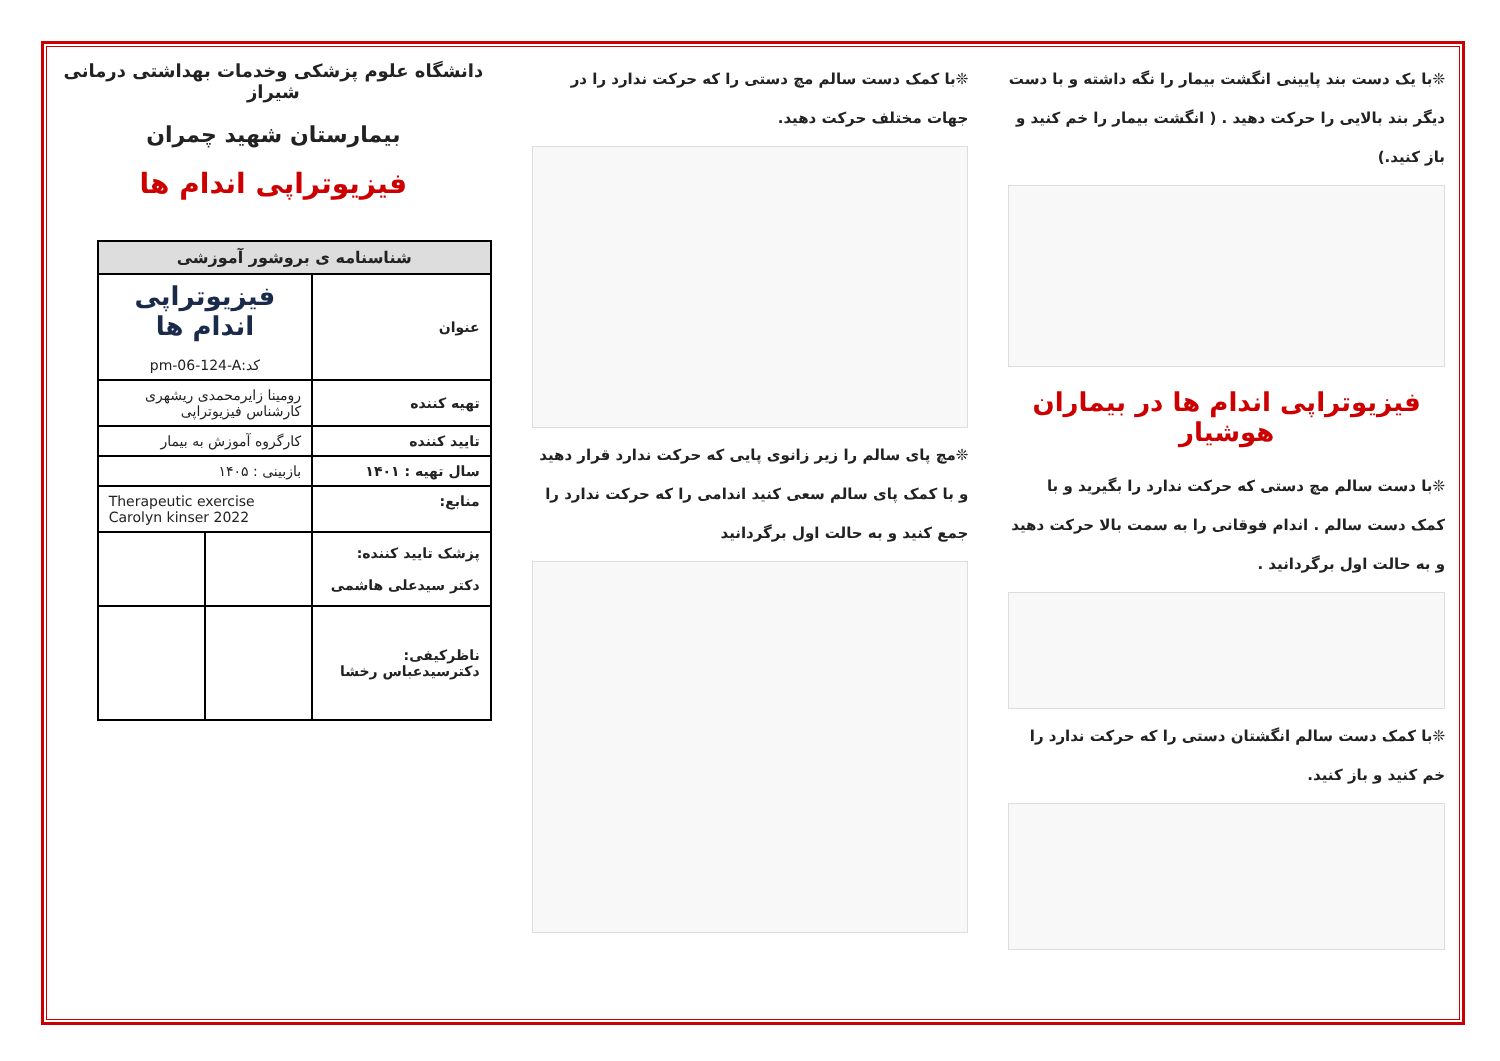❊با یک دست بند پایینی انگشت بیمار را نگه داشته و با دست دیگر بند بالایی را حرکت دهید . ( انگشت بیمار را خم کنید و باز کنید.)
فیزیوتراپی اندام ها در بیماران هوشیار
❊با دست سالم مچ دستی که حرکت ندارد را بگیرید و با کمک دست سالم . اندام فوقانی را به سمت بالا حرکت دهید و به حالت اول برگردانید .
❊با کمک دست سالم انگشتان دستی را که حرکت ندارد را خم کنید و باز کنید.
❊با کمک دست سالم مچ دستی را که حرکت ندارد را در جهات مختلف حرکت دهید.
❊مچ پای سالم را زیر زانوی پایی که حرکت ندارد قرار دهید و با کمک پای سالم سعی کنید اندامی را که حرکت ندارد را جمع کنید و به حالت اول برگردانید
دانشگاه علوم پزشکی وخدمات بهداشتی درمانی شیراز
بیمارستان شهید چمران
فیزیوتراپی اندام ها
| شناسنامه ی بروشور آموزشی | | |
| --- | --- | --- |
| عنوان | فیزیوتراپی اندام ها کد:pm-06-124-A | |
| تهیه کننده | رومینا زایرمحمدی ریشهری کارشناس فیزیوتراپی | |
| تایید کننده | کارگروه آموزش به بیمار | |
| سال تهیه : ۱۴۰۱ | بازبینی : ۱۴۰۵ | |
| منابع: | Therapeutic exercise Carolyn kinser 2022 | |
| پزشک تایید کننده: دکتر سیدعلی هاشمی | | |
| ناظرکیفی: دکترسیدعباس رخشا | | |